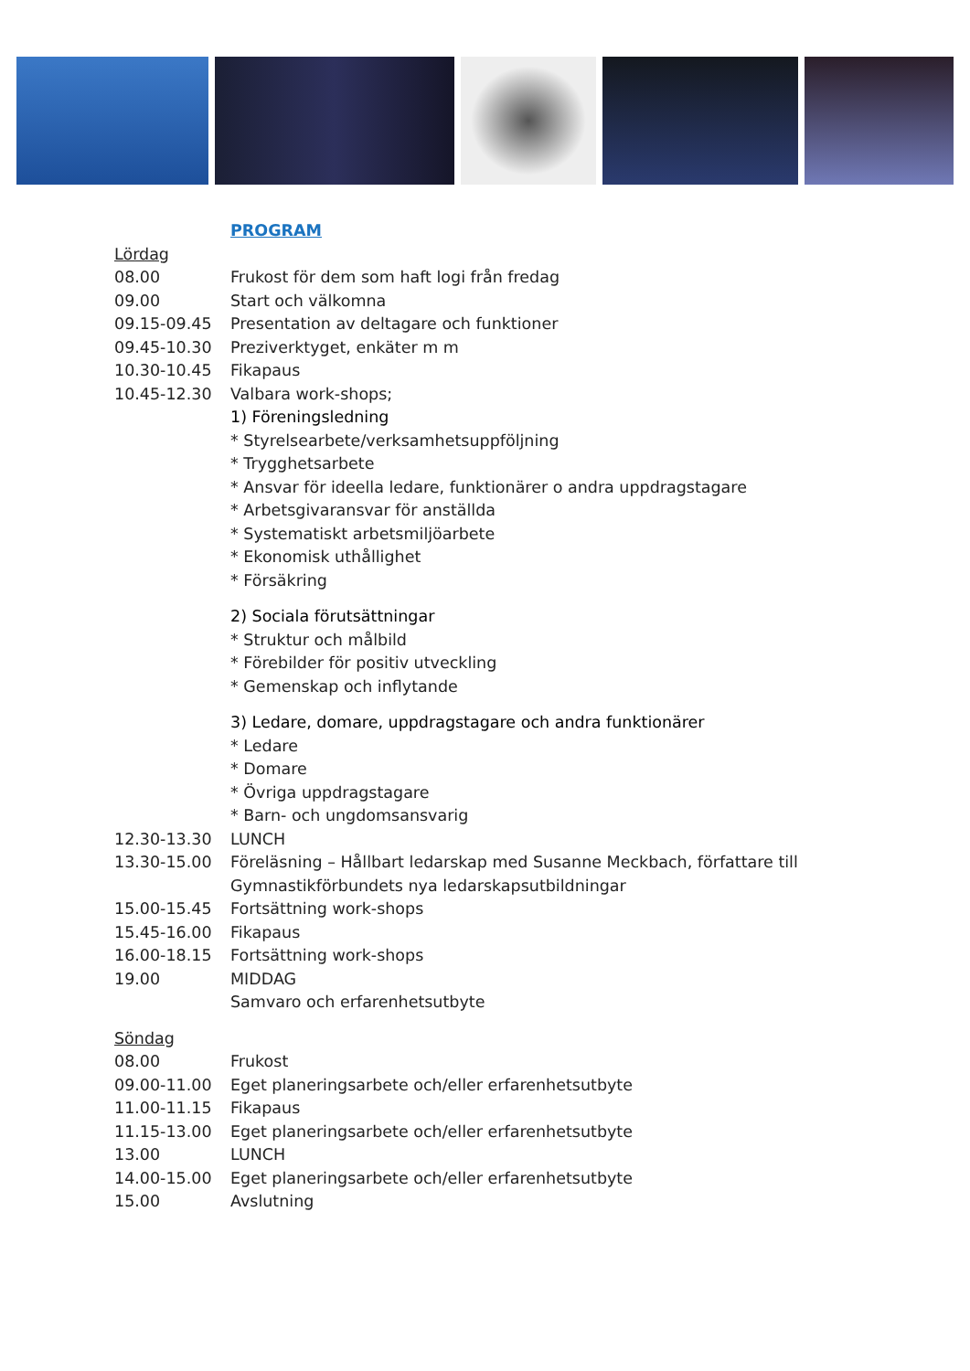PROGRAM
Lördag
08.00 Frukost för dem som haft logi från fredag
09.00 Start och välkomna
09.15-09.45 Presentation av deltagare och funktioner
09.45-10.30 Preziverktyget, enkäter m m
10.30-10.45 Fikapaus
10.45-12.30 Valbara work-shops;
1) Föreningsledning
* Styrelsearbete/verksamhetsuppföljning
* Trygghetsarbete
* Ansvar för ideella ledare, funktionärer o andra uppdragstagare
* Arbetsgivaransvar för anställda
* Systematiskt arbetsmiljöarbete
* Ekonomisk uthållighet
* Försäkring
2) Sociala förutsättningar
* Struktur och målbild
* Förebilder för positiv utveckling
* Gemenskap och inflytande
3) Ledare, domare, uppdragstagare och andra funktionärer
* Ledare
* Domare
* Övriga uppdragstagare
* Barn- och ungdomsansvarig
12.30-13.30 LUNCH
13.30-15.00 Föreläsning – Hållbart ledarskap med Susanne Meckbach, författare till
Gymnastikförbundets nya ledarskapsutbildningar
15.00-15.45 Fortsättning work-shops
15.45-16.00 Fikapaus
16.00-18.15 Fortsättning work-shops
19.00 MIDDAG
Samvaro och erfarenhetsutbyte
Söndag
08.00 Frukost
09.00-11.00 Eget planeringsarbete och/eller erfarenhetsutbyte
11.00-11.15 Fikapaus
11.15-13.00 Eget planeringsarbete och/eller erfarenhetsutbyte
13.00 LUNCH
14.00-15.00 Eget planeringsarbete och/eller erfarenhetsutbyte
15.00 Avslutning